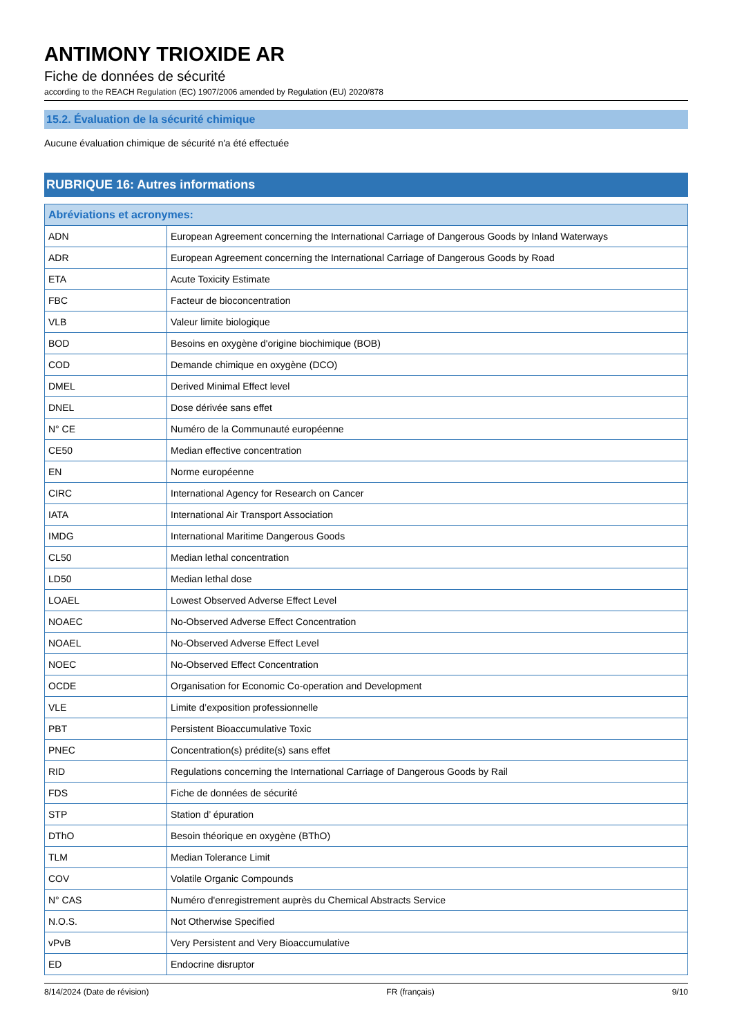ANTIMONY TRIOXIDE AR
Fiche de données de sécurité
according to the REACH Regulation (EC) 1907/2006 amended by Regulation (EU) 2020/878
15.2. Évaluation de la sécurité chimique
Aucune évaluation chimique de sécurité n'a été effectuée
RUBRIQUE 16: Autres informations
| Abréviations et acronymes: | |
| --- | --- |
| ADN | European Agreement concerning the International Carriage of Dangerous Goods by Inland Waterways |
| ADR | European Agreement concerning the International Carriage of Dangerous Goods by Road |
| ETA | Acute Toxicity Estimate |
| FBC | Facteur de bioconcentration |
| VLB | Valeur limite biologique |
| BOD | Besoins en oxygène d'origine biochimique (BOB) |
| COD | Demande chimique en oxygène (DCO) |
| DMEL | Derived Minimal Effect level |
| DNEL | Dose dérivée sans effet |
| N° CE | Numéro de la Communauté européenne |
| CE50 | Median effective concentration |
| EN | Norme européenne |
| CIRC | International Agency for Research on Cancer |
| IATA | International Air Transport Association |
| IMDG | International Maritime Dangerous Goods |
| CL50 | Median lethal concentration |
| LD50 | Median lethal dose |
| LOAEL | Lowest Observed Adverse Effect Level |
| NOAEC | No-Observed Adverse Effect Concentration |
| NOAEL | No-Observed Adverse Effect Level |
| NOEC | No-Observed Effect Concentration |
| OCDE | Organisation for Economic Co-operation and Development |
| VLE | Limite d’exposition professionnelle |
| PBT | Persistent Bioaccumulative Toxic |
| PNEC | Concentration(s) prédite(s) sans effet |
| RID | Regulations concerning the International Carriage of Dangerous Goods by Rail |
| FDS | Fiche de données de sécurité |
| STP | Station d’ épuration |
| DThO | Besoin théorique en oxygène (BThO) |
| TLM | Median Tolerance Limit |
| COV | Volatile Organic Compounds |
| N° CAS | Numéro d'enregistrement auprès du Chemical Abstracts Service |
| N.O.S. | Not Otherwise Specified |
| vPvB | Very Persistent and Very Bioaccumulative |
| ED | Endocrine disruptor |
8/14/2024 (Date de révision) FR (français) 9/10